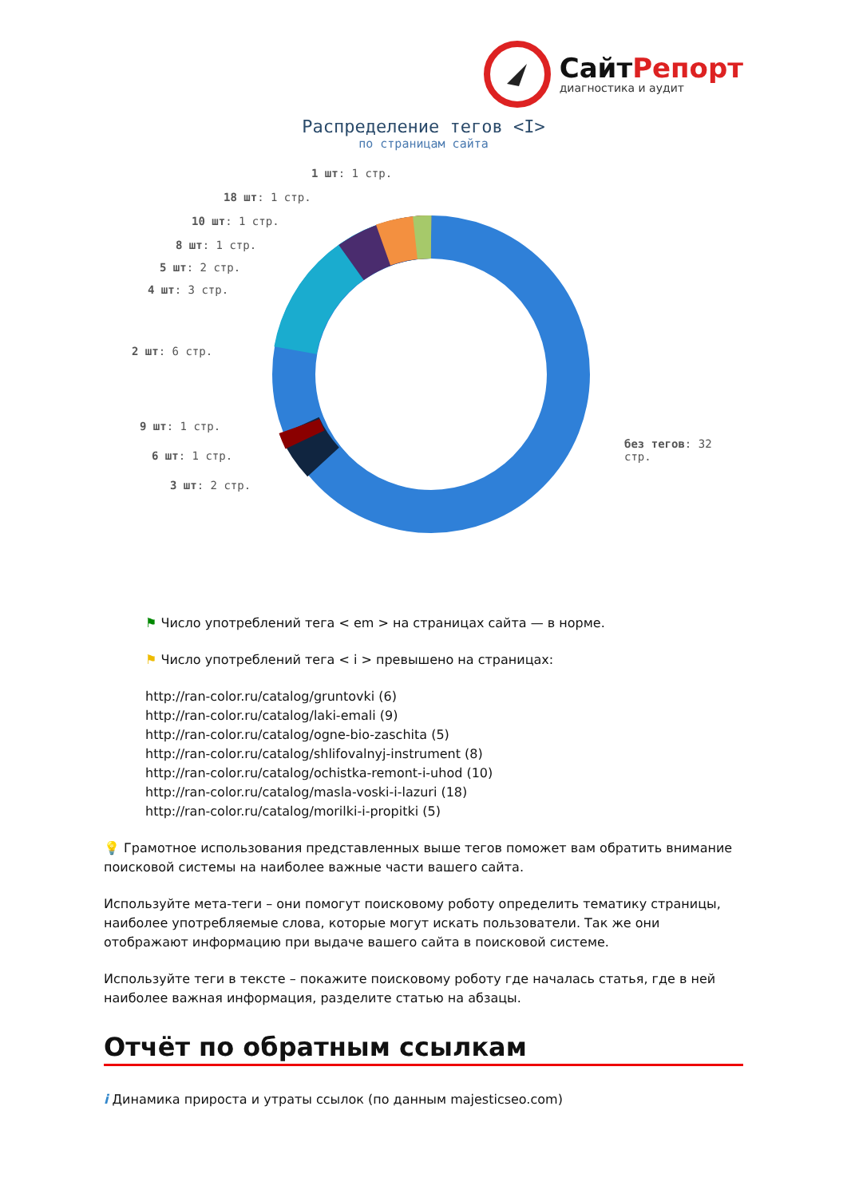СайтРепорт
диагностика и аудит
Распределение тегов <I>
по страницам сайта
1 шт: 1 стр.
18 шт: 1 стр.
10 шт: 1 стр.
8 шт: 1 стр.
5 шт: 2 стр.
4 шт: 3 стр.
2 шт: 6 стр.
9 шт: 1 стр.
6 шт: 1 стр.
3 шт: 2 стр.
без тегов: 32 стр.
⚑ Число употреблений тега < em > на страницах сайта — в норме.
⚑ Число употреблений тега < i > превышено на страницах:
http://ran-color.ru/catalog/gruntovki (6)
http://ran-color.ru/catalog/laki-emali (9)
http://ran-color.ru/catalog/ogne-bio-zaschita (5)
http://ran-color.ru/catalog/shlifovalnyj-instrument (8)
http://ran-color.ru/catalog/ochistka-remont-i-uhod (10)
http://ran-color.ru/catalog/masla-voski-i-lazuri (18)
http://ran-color.ru/catalog/morilki-i-propitki (5)
💡 Грамотное использования представленных выше тегов поможет вам обратить внимание поисковой системы на наиболее важные части вашего сайта.
Используйте мета-теги – они помогут поисковому роботу определить тематику страницы, наиболее употребляемые слова, которые могут искать пользователи. Так же они отображают информацию при выдаче вашего сайта в поисковой системе.
Используйте теги в тексте – покажите поисковому роботу где началась статья, где в ней наиболее важная информация, разделите статью на абзацы.
Отчёт по обратным ссылкам
i Динамика прироста и утраты ссылок (по данным majesticseo.com)